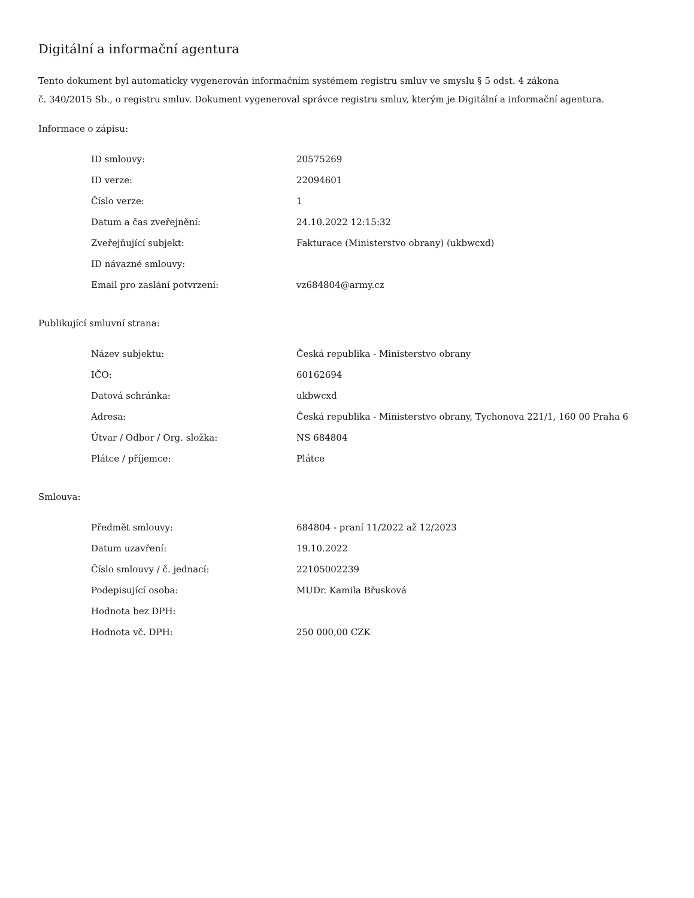Digitální a informační agentura
Tento dokument byl automaticky vygenerován informačním systémem registru smluv ve smyslu § 5 odst. 4 zákona
č. 340/2015 Sb., o registru smluv. Dokument vygeneroval správce registru smluv, kterým je Digitální a informační agentura.
Informace o zápisu:
| ID smlouvy: | 20575269 |
| ID verze: | 22094601 |
| Číslo verze: | 1 |
| Datum a čas zveřejnění: | 24.10.2022 12:15:32 |
| Zveřejňující subjekt: | Fakturace (Ministerstvo obrany) (ukbwcxd) |
| ID návazné smlouvy: | |
| Email pro zaslání potvrzení: | vz684804@army.cz |
Publikující smluvní strana:
| Název subjektu: | Česká republika - Ministerstvo obrany |
| IČO: | 60162694 |
| Datová schránka: | ukbwcxd |
| Adresa: | Česká republika - Ministerstvo obrany, Tychonova 221/1, 160 00 Praha 6 |
| Útvar / Odbor / Org. složka: | NS 684804 |
| Plátce / příjemce: | Plátce |
Smlouva:
| Předmět smlouvy: | 684804 - praní 11/2022 až 12/2023 |
| Datum uzavření: | 19.10.2022 |
| Číslo smlouvy / č. jednací: | 22105002239 |
| Podepisující osoba: | MUDr. Kamila Břusková |
| Hodnota bez DPH: | |
| Hodnota vč. DPH: | 250 000,00 CZK |